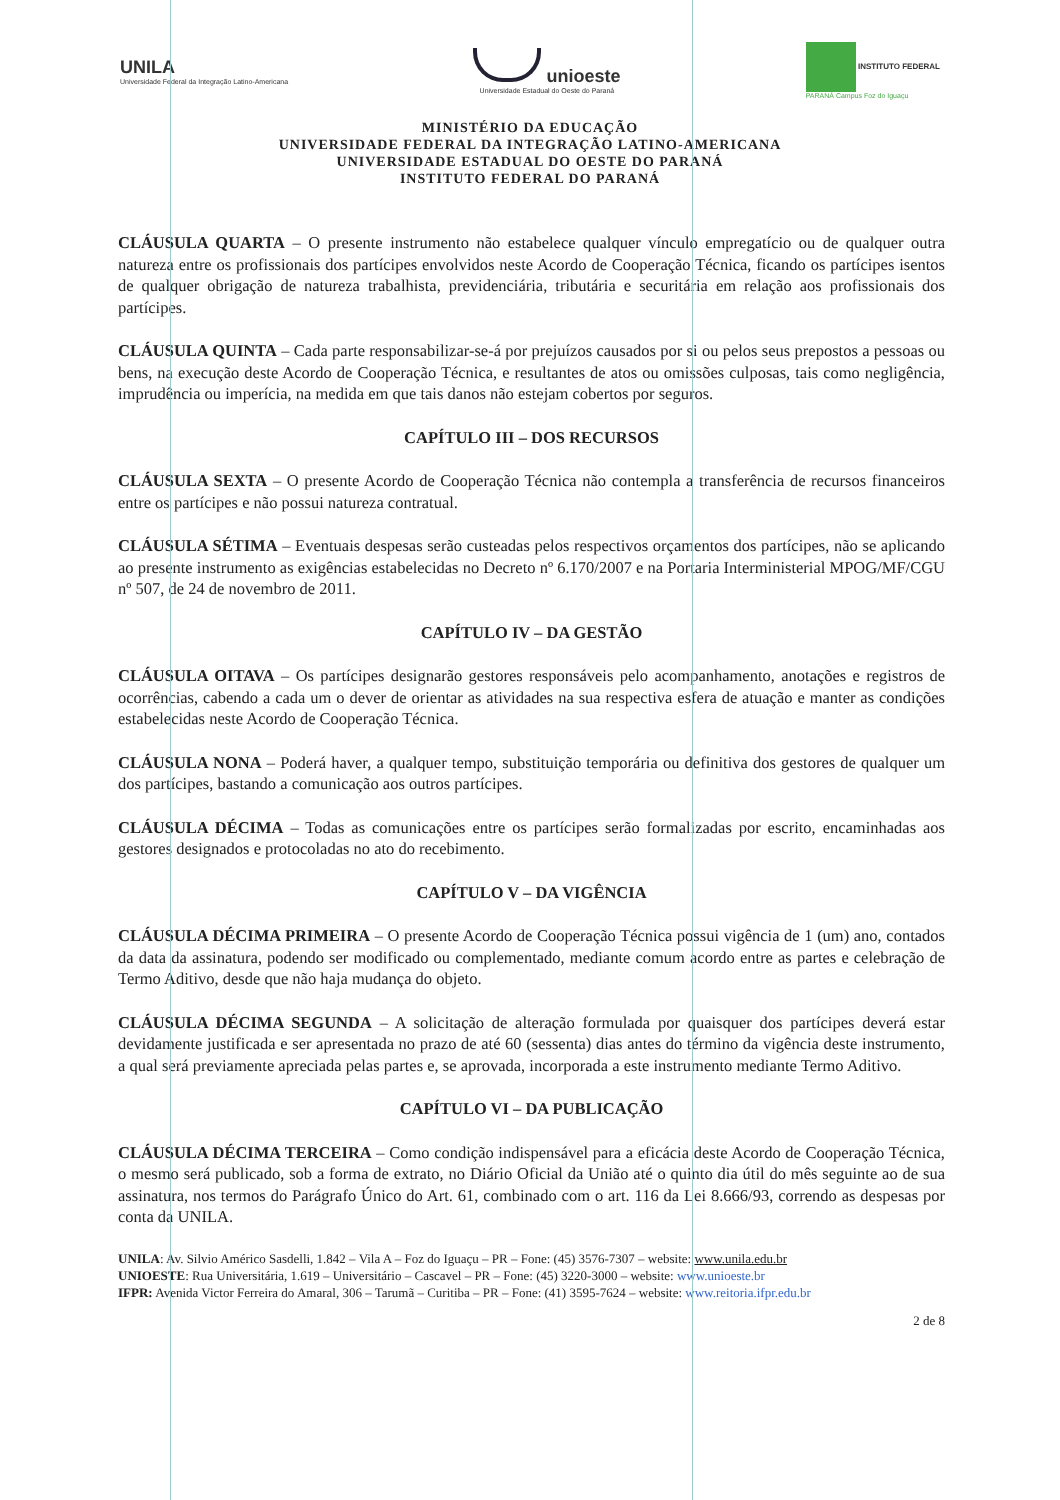UNILA
Universidade Federal da Integração Latino-Americana
unioeste
Universidade Estadual do Oeste do Paraná
INSTITUTO FEDERAL
PARANÁ Campus Foz do Iguaçu
MINISTÉRIO DA EDUCAÇÃO
UNIVERSIDADE FEDERAL DA INTEGRAÇÃO LATINO-AMERICANA
UNIVERSIDADE ESTADUAL DO OESTE DO PARANÁ
INSTITUTO FEDERAL DO PARANÁ
CLÁUSULA QUARTA – O presente instrumento não estabelece qualquer vínculo empregatício ou de qualquer outra natureza entre os profissionais dos partícipes envolvidos neste Acordo de Cooperação Técnica, ficando os partícipes isentos de qualquer obrigação de natureza trabalhista, previdenciária, tributária e securitária em relação aos profissionais dos partícipes.
CLÁUSULA QUINTA – Cada parte responsabilizar-se-á por prejuízos causados por si ou pelos seus prepostos a pessoas ou bens, na execução deste Acordo de Cooperação Técnica, e resultantes de atos ou omissões culposas, tais como negligência, imprudência ou imperícia, na medida em que tais danos não estejam cobertos por seguros.
CAPÍTULO III – DOS RECURSOS
CLÁUSULA SEXTA – O presente Acordo de Cooperação Técnica não contempla a transferência de recursos financeiros entre os partícipes e não possui natureza contratual.
CLÁUSULA SÉTIMA – Eventuais despesas serão custeadas pelos respectivos orçamentos dos partícipes, não se aplicando ao presente instrumento as exigências estabelecidas no Decreto nº 6.170/2007 e na Portaria Interministerial MPOG/MF/CGU nº 507, de 24 de novembro de 2011.
CAPÍTULO IV – DA GESTÃO
CLÁUSULA OITAVA – Os partícipes designarão gestores responsáveis pelo acompanhamento, anotações e registros de ocorrências, cabendo a cada um o dever de orientar as atividades na sua respectiva esfera de atuação e manter as condições estabelecidas neste Acordo de Cooperação Técnica.
CLÁUSULA NONA – Poderá haver, a qualquer tempo, substituição temporária ou definitiva dos gestores de qualquer um dos partícipes, bastando a comunicação aos outros partícipes.
CLÁUSULA DÉCIMA – Todas as comunicações entre os partícipes serão formalizadas por escrito, encaminhadas aos gestores designados e protocoladas no ato do recebimento.
CAPÍTULO V – DA VIGÊNCIA
CLÁUSULA DÉCIMA PRIMEIRA – O presente Acordo de Cooperação Técnica possui vigência de 1 (um) ano, contados da data da assinatura, podendo ser modificado ou complementado, mediante comum acordo entre as partes e celebração de Termo Aditivo, desde que não haja mudança do objeto.
CLÁUSULA DÉCIMA SEGUNDA – A solicitação de alteração formulada por quaisquer dos partícipes deverá estar devidamente justificada e ser apresentada no prazo de até 60 (sessenta) dias antes do término da vigência deste instrumento, a qual será previamente apreciada pelas partes e, se aprovada, incorporada a este instrumento mediante Termo Aditivo.
CAPÍTULO VI – DA PUBLICAÇÃO
CLÁUSULA DÉCIMA TERCEIRA – Como condição indispensável para a eficácia deste Acordo de Cooperação Técnica, o mesmo será publicado, sob a forma de extrato, no Diário Oficial da União até o quinto dia útil do mês seguinte ao de sua assinatura, nos termos do Parágrafo Único do Art. 61, combinado com o art. 116 da Lei 8.666/93, correndo as despesas por conta da UNILA.
UNILA: Av. Silvio Américo Sasdelli, 1.842 – Vila A – Foz do Iguaçu – PR – Fone: (45) 3576-7307 – website: www.unila.edu.br
UNIOESTE: Rua Universitária, 1.619 – Universitário – Cascavel – PR – Fone: (45) 3220-3000 – website: www.unioeste.br
IFPR: Avenida Victor Ferreira do Amaral, 306 – Tarumã – Curitiba – PR – Fone: (41) 3595-7624 – website: www.reitoria.ifpr.edu.br
2 de 8